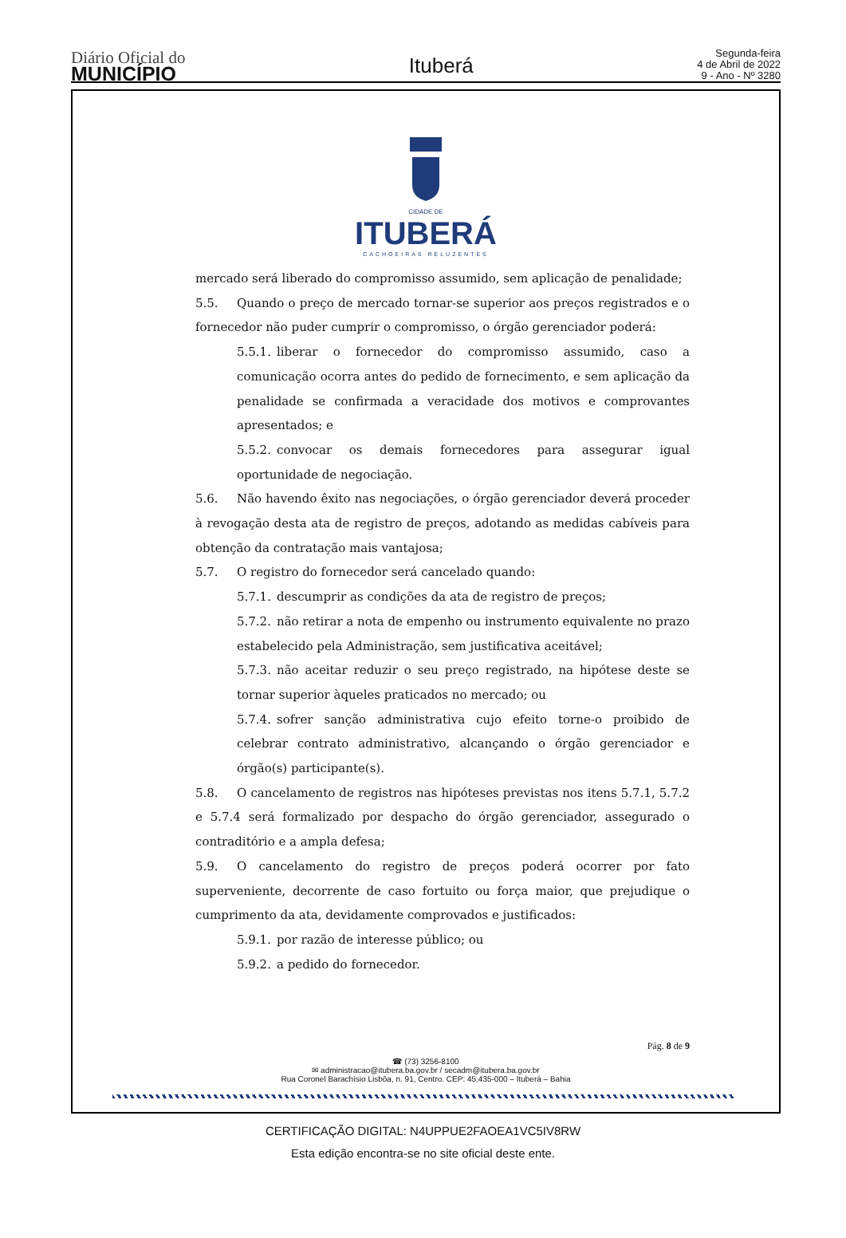Diário Oficial do
MUNICÍPIO
Ituberá
Segunda-feira
4 de Abril de 2022
9 - Ano - Nº 3280
CIDADE DE
ITUBERÁ
CACHOEIRAS RELUZENTES
mercado será liberado do compromisso assumido, sem aplicação de penalidade;
5.5. Quando o preço de mercado tornar-se superior aos preços registrados e o fornecedor não puder cumprir o compromisso, o órgão gerenciador poderá:
5.5.1. liberar o fornecedor do compromisso assumido, caso a comunicação ocorra antes do pedido de fornecimento, e sem aplicação da penalidade se confirmada a veracidade dos motivos e comprovantes apresentados; e
5.5.2. convocar os demais fornecedores para assegurar igual oportunidade de negociação.
5.6. Não havendo êxito nas negociações, o órgão gerenciador deverá proceder à revogação desta ata de registro de preços, adotando as medidas cabíveis para obtenção da contratação mais vantajosa;
5.7. O registro do fornecedor será cancelado quando:
5.7.1. descumprir as condições da ata de registro de preços;
5.7.2. não retirar a nota de empenho ou instrumento equivalente no prazo estabelecido pela Administração, sem justificativa aceitável;
5.7.3. não aceitar reduzir o seu preço registrado, na hipótese deste se tornar superior àqueles praticados no mercado; ou
5.7.4. sofrer sanção administrativa cujo efeito torne-o proibido de celebrar contrato administrativo, alcançando o órgão gerenciador e órgão(s) participante(s).
5.8. O cancelamento de registros nas hipóteses previstas nos itens 5.7.1, 5.7.2 e 5.7.4 será formalizado por despacho do órgão gerenciador, assegurado o contraditório e a ampla defesa;
5.9. O cancelamento do registro de preços poderá ocorrer por fato superveniente, decorrente de caso fortuito ou força maior, que prejudique o cumprimento da ata, devidamente comprovados e justificados:
5.9.1. por razão de interesse público; ou
5.9.2. a pedido do fornecedor.
Pág. 8 de 9
☎ (73) 3256-8100
✉ administracao@itubera.ba.gov.br / secadm@itubera.ba.gov.br
Rua Coronel Barachísio Lisbôa, n. 91, Centro. CEP: 45.435-000 – Ituberá – Bahia
CERTIFICAÇÃO DIGITAL: N4UPPUE2FAOEA1VC5IV8RW
Esta edição encontra-se no site oficial deste ente.